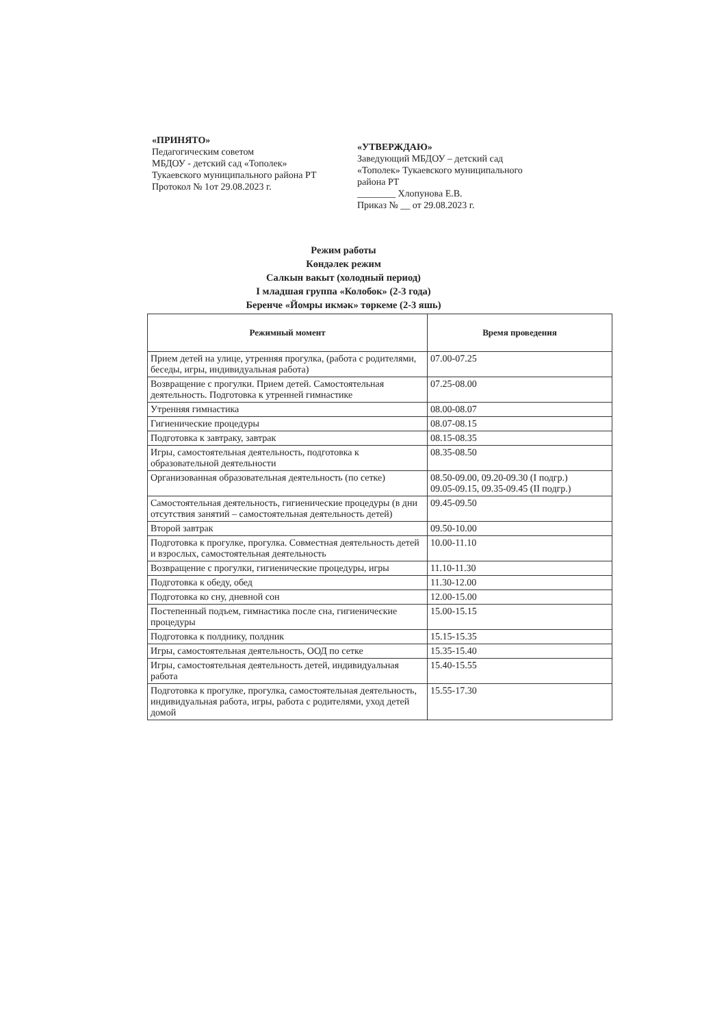«ПРИНЯТО»
Педагогическим советом
МБДОУ - детский сад «Тополек»
Тукаевского муниципального района РТ
Протокол № 1от 29.08.2023 г.
«УТВЕРЖДАЮ»
Заведующий МБДОУ – детский сад «Тополек» Тукаевского муниципального района РТ
________ Хлопунова Е.В.
Приказ № __ от 29.08.2023 г.
Режим работы
Көндәлек режим
Салкын вакыт (холодный период)
I младшая группа «Колобок» (2-3 года)
Беренче «Йомры икмәк» төркеме (2-3 яшь)
| Режимный момент | Время проведения |
| --- | --- |
| Прием детей на улице, утренняя прогулка, (работа с родителями, беседы, игры, индивидуальная работа) | 07.00-07.25 |
| Возвращение с прогулки. Прием детей. Самостоятельная деятельность. Подготовка к утренней гимнастике | 07.25-08.00 |
| Утренняя гимнастика | 08.00-08.07 |
| Гигиенические процедуры | 08.07-08.15 |
| Подготовка к завтраку, завтрак | 08.15-08.35 |
| Игры, самостоятельная деятельность, подготовка к образовательной деятельности | 08.35-08.50 |
| Организованная образовательная деятельность (по сетке) | 08.50-09.00, 09.20-09.30 (I подгр.) 09.05-09.15, 09.35-09.45 (II подгр.) |
| Самостоятельная деятельность, гигиенические процедуры (в дни отсутствия занятий – самостоятельная деятельность детей) | 09.45-09.50 |
| Второй завтрак | 09.50-10.00 |
| Подготовка к прогулке, прогулка. Совместная деятельность детей и взрослых, самостоятельная деятельность | 10.00-11.10 |
| Возвращение с прогулки, гигиенические процедуры, игры | 11.10-11.30 |
| Подготовка к обеду, обед | 11.30-12.00 |
| Подготовка ко сну, дневной сон | 12.00-15.00 |
| Постепенный подъем, гимнастика после сна, гигиенические процедуры | 15.00-15.15 |
| Подготовка к полднику, полдник | 15.15-15.35 |
| Игры, самостоятельная деятельность, ООД по сетке | 15.35-15.40 |
| Игры, самостоятельная деятельность детей, индивидуальная работа | 15.40-15.55 |
| Подготовка к прогулке, прогулка, самостоятельная деятельность, индивидуальная работа, игры, работа с родителями, уход детей домой | 15.55-17.30 |